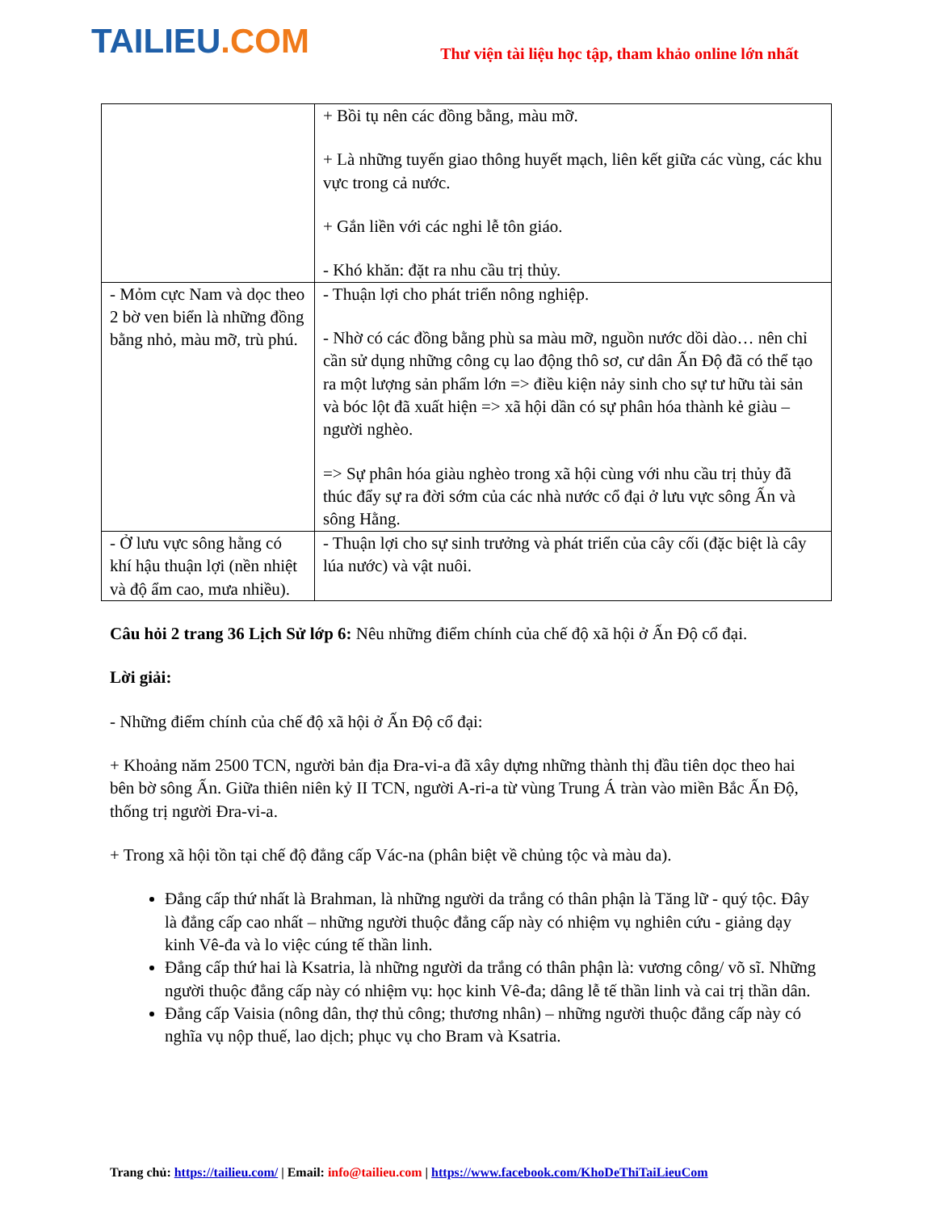TAILIEU.COM
Thư viện tài liệu học tập, tham khảo online lớn nhất
| | + Bồi tụ nên các đồng bằng, màu mỡ. + Là những tuyến giao thông huyết mạch, liên kết giữa các vùng, các khu vực trong cả nước. + Gắn liền với các nghi lễ tôn giáo. - Khó khăn: đặt ra nhu cầu trị thủy. |
| - Mỏm cực Nam và dọc theo 2 bờ ven biển là những đồng bằng nhỏ, màu mỡ, trù phú. | - Thuận lợi cho phát triển nông nghiệp. - Nhờ có các đồng bằng phù sa màu mỡ, nguồn nước dồi dào… nên chỉ cần sử dụng những công cụ lao động thô sơ, cư dân Ấn Độ đã có thể tạo ra một lượng sản phẩm lớn => điều kiện nảy sinh cho sự tư hữu tài sản và bóc lột đã xuất hiện => xã hội dần có sự phân hóa thành kẻ giàu – người nghèo. => Sự phân hóa giàu nghèo trong xã hội cùng với nhu cầu trị thủy đã thúc đẩy sự ra đời sớm của các nhà nước cổ đại ở lưu vực sông Ấn và sông Hằng. |
| - Ở lưu vực sông hằng có khí hậu thuận lợi (nền nhiệt và độ ẩm cao, mưa nhiều). | - Thuận lợi cho sự sinh trưởng và phát triển của cây cối (đặc biệt là cây lúa nước) và vật nuôi. |
Câu hỏi 2 trang 36 Lịch Sử lớp 6: Nêu những điểm chính của chế độ xã hội ở Ấn Độ cổ đại.
Lời giải:
- Những điểm chính của chế độ xã hội ở Ấn Độ cổ đại:
+ Khoảng năm 2500 TCN, người bản địa Đra-vi-a đã xây dựng những thành thị đầu tiên dọc theo hai bên bờ sông Ấn. Giữa thiên niên kỷ II TCN, người A-ri-a từ vùng Trung Á tràn vào miền Bắc Ấn Độ, thống trị người Đra-vi-a.
+ Trong xã hội tồn tại chế độ đẳng cấp Vác-na (phân biệt về chủng tộc và màu da).
Đẳng cấp thứ nhất là Brahman, là những người da trắng có thân phận là Tăng lữ - quý tộc. Đây là đẳng cấp cao nhất – những người thuộc đẳng cấp này có nhiệm vụ nghiên cứu - giảng dạy kinh Vê-đa và lo việc cúng tế thần linh.
Đẳng cấp thứ hai là Ksatria, là những người da trắng có thân phận là: vương công/ võ sĩ. Những người thuộc đẳng cấp này có nhiệm vụ: học kinh Vê-đa; dâng lễ tế thần linh và cai trị thần dân.
Đẳng cấp Vaisia (nông dân, thợ thủ công; thương nhân) – những người thuộc đẳng cấp này có nghĩa vụ nộp thuế, lao dịch; phục vụ cho Bram và Ksatria.
Trang chủ: https://tailieu.com/ | Email: info@tailieu.com | https://www.facebook.com/KhoDeThiTaiLieuCom